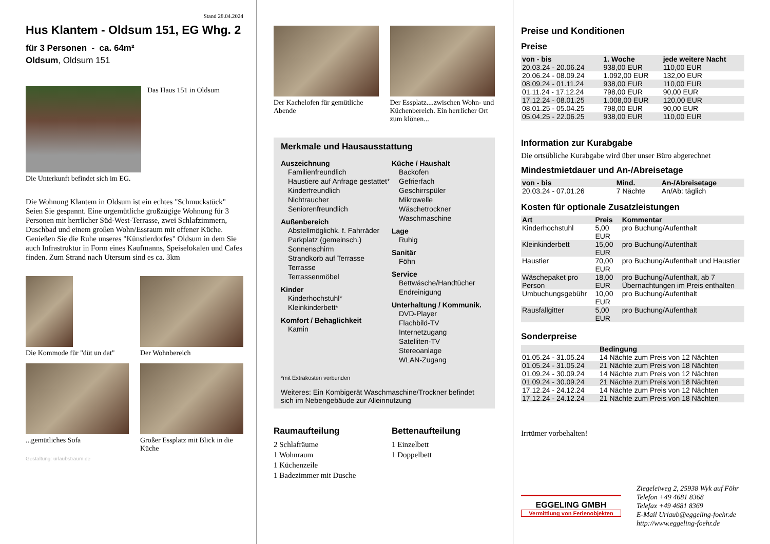Stand 28.04.2024
Hus Klantem - Oldsum 151, EG Whg. 2
für 3 Personen - ca. 64m²
Oldsum, Oldsum 151
Das Haus 151 in Oldsum
Die Unterkunft befindet sich im EG.
Die Wohnung Klantem in Oldsum ist ein echtes "Schmuckstück" Seien Sie gespannt. Eine urgemütliche großzügige Wohnung für 3 Personen mit herrlicher Süd-West-Terrasse, zwei Schlafzimmern, Duschbad und einem großen Wohn/Essraum mit offener Küche. Genießen Sie die Ruhe unseres "Künstlerdorfes" Oldsum in dem Sie auch Infrastruktur in Form eines Kaufmanns, Speiselokalen und Cafes finden. Zum Strand nach Utersum sind es ca. 3km
Die Kommode für "düt un dat"
Der Wohnbereich
...gemütliches Sofa Großer Essplatz mit Blick in die Küche
Gestaltung: urlaubstraum.de
Der Kachelofen für gemütliche Abende
Der Essplatz....zwischen Wohn- und Küchenbereich. Ein herrlicher Ort zum klönen...
Merkmale und Hausausstattung
Auszeichnung
Familienfreundlich
Haustiere auf Anfrage gestattet*
Kinderfreundlich
Nichtraucher
Seniorenfreundlich
Außenbereich
Abstellmöglichk. f. Fahrräder
Parkplatz (gemeinsch.)
Sonnenschirm
Strandkorb auf Terrasse
Terrasse
Terrassenmöbel
Kinder
Kinderhochstuhl*
Kleinkinderbett*
Komfort / Behaglichkeit
Kamin
Küche / Haushalt
Backofen
Gefrierfach
Geschirrspüler
Mikrowelle
Wäschetrockner
Waschmaschine
Lage
Ruhig
Sanitär
Föhn
Service
Bettwäsche/Handtücher
Endreinigung
Unterhaltung / Kommunik.
DVD-Player
Flachbild-TV
Internetzugang
Satelliten-TV
Stereoanlage
WLAN-Zugang
*mit Extrakosten verbunden
Weiteres: Ein Kombigerät Waschmaschine/Trockner befindet sich im Nebengebäude zur Alleinnutzung
Raumaufteilung
2 Schlafräume
1 Wohnraum
1 Küchenzeile
1 Badezimmer mit Dusche
Bettenaufteilung
1 Einzelbett
1 Doppelbett
Preise und Konditionen
Preise
| von - bis | 1. Woche | jede weitere Nacht |
| --- | --- | --- |
| 20.03.24 - 20.06.24 | 938,00 EUR | 110,00 EUR |
| 20.06.24 - 08.09.24 | 1.092,00 EUR | 132,00 EUR |
| 08.09.24 - 01.11.24 | 938,00 EUR | 110,00 EUR |
| 01.11.24 - 17.12.24 | 798,00 EUR | 90,00 EUR |
| 17.12.24 - 08.01.25 | 1.008,00 EUR | 120,00 EUR |
| 08.01.25 - 05.04.25 | 798,00 EUR | 90,00 EUR |
| 05.04.25 - 22.06.25 | 938,00 EUR | 110,00 EUR |
Information zur Kurabgabe
Die ortsübliche Kurabgabe wird über unser Büro abgerechnet
Mindestmietdauer und An-/Abreisetage
| von - bis | Mind. | An-/Abreisetage |
| --- | --- | --- |
| 20.03.24 - 07.01.26 | 7 Nächte | An/Ab: täglich |
Kosten für optionale Zusatzleistungen
| Art | Preis | Kommentar |
| --- | --- | --- |
| Kinderhochstuhl | 5,00 EUR | pro Buchung/Aufenthalt |
| Kleinkinderbett | 15,00 EUR | pro Buchung/Aufenthalt |
| Haustier | 70,00 EUR | pro Buchung/Aufenthalt und Haustier |
| Wäschepaket pro Person | 18,00 EUR | pro Buchung/Aufenthalt, ab 7 Übernachtungen im Preis enthalten |
| Umbuchungsgebühr | 10,00 EUR | pro Buchung/Aufenthalt |
| Rausfallgitter | 5,00 EUR | pro Buchung/Aufenthalt |
Sonderpreise
| | Bedingung |
| --- | --- |
| 01.05.24 - 31.05.24 | 14 Nächte zum Preis von 12 Nächten |
| 01.05.24 - 31.05.24 | 21 Nächte zum Preis von 18 Nächten |
| 01.09.24 - 30.09.24 | 14 Nächte zum Preis von 12 Nächten |
| 01.09.24 - 30.09.24 | 21 Nächte zum Preis von 18 Nächten |
| 17.12.24 - 24.12.24 | 14 Nächte zum Preis von 12 Nächten |
| 17.12.24 - 24.12.24 | 21 Nächte zum Preis von 18 Nächten |
Irrtümer vorbehalten!
EGGELING GMBH
Vermittlung von Ferienobjekten
Ziegeleiweg 2, 25938 Wyk auf Föhr
Telefon +49 4681 8368
Telefax +49 4681 8369
E-Mail Urlaub@eggeling-foehr.de
http://www.eggeling-foehr.de